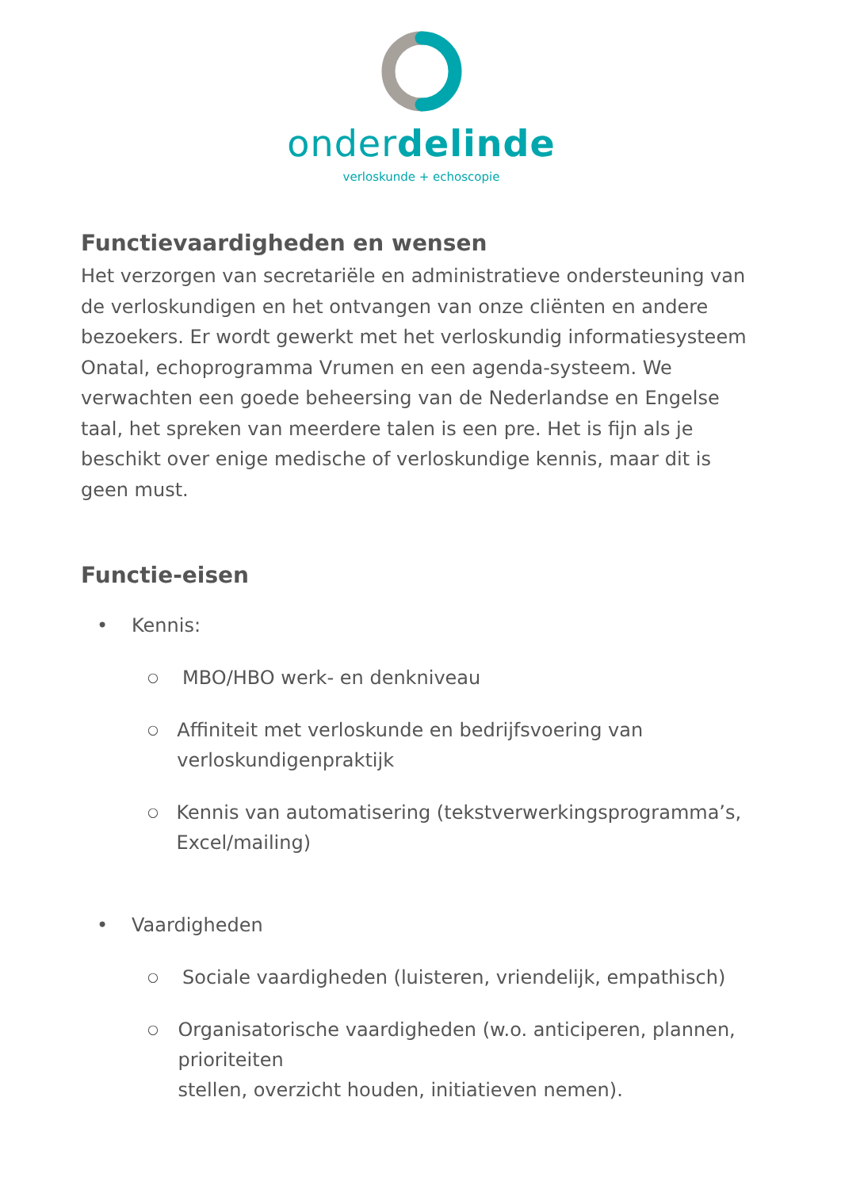onderdelinde
verloskunde + echoscopie
Functievaardigheden en wensen
Het verzorgen van secretariële en administratieve ondersteuning van de verloskundigen en het ontvangen van onze cliënten en andere bezoekers. Er wordt gewerkt met het verloskundig informatiesysteem Onatal, echoprogramma Vrumen en een agenda-systeem. We verwachten een goede beheersing van de Nederlandse en Engelse taal, het spreken van meerdere talen is een pre. Het is fijn als je beschikt over enige medische of verloskundige kennis, maar dit is geen must.
Functie-eisen
• Kennis:
○ MBO/HBO werk- en denkniveau
○ Affiniteit met verloskunde en bedrijfsvoering van verloskundigenpraktijk
○ Kennis van automatisering (tekstverwerkingsprogramma’s, Excel/mailing)
• Vaardigheden
○ Sociale vaardigheden (luisteren, vriendelijk, empathisch)
○ Organisatorische vaardigheden (w.o. anticiperen, plannen, prioriteiten
stellen, overzicht houden, initiatieven nemen).